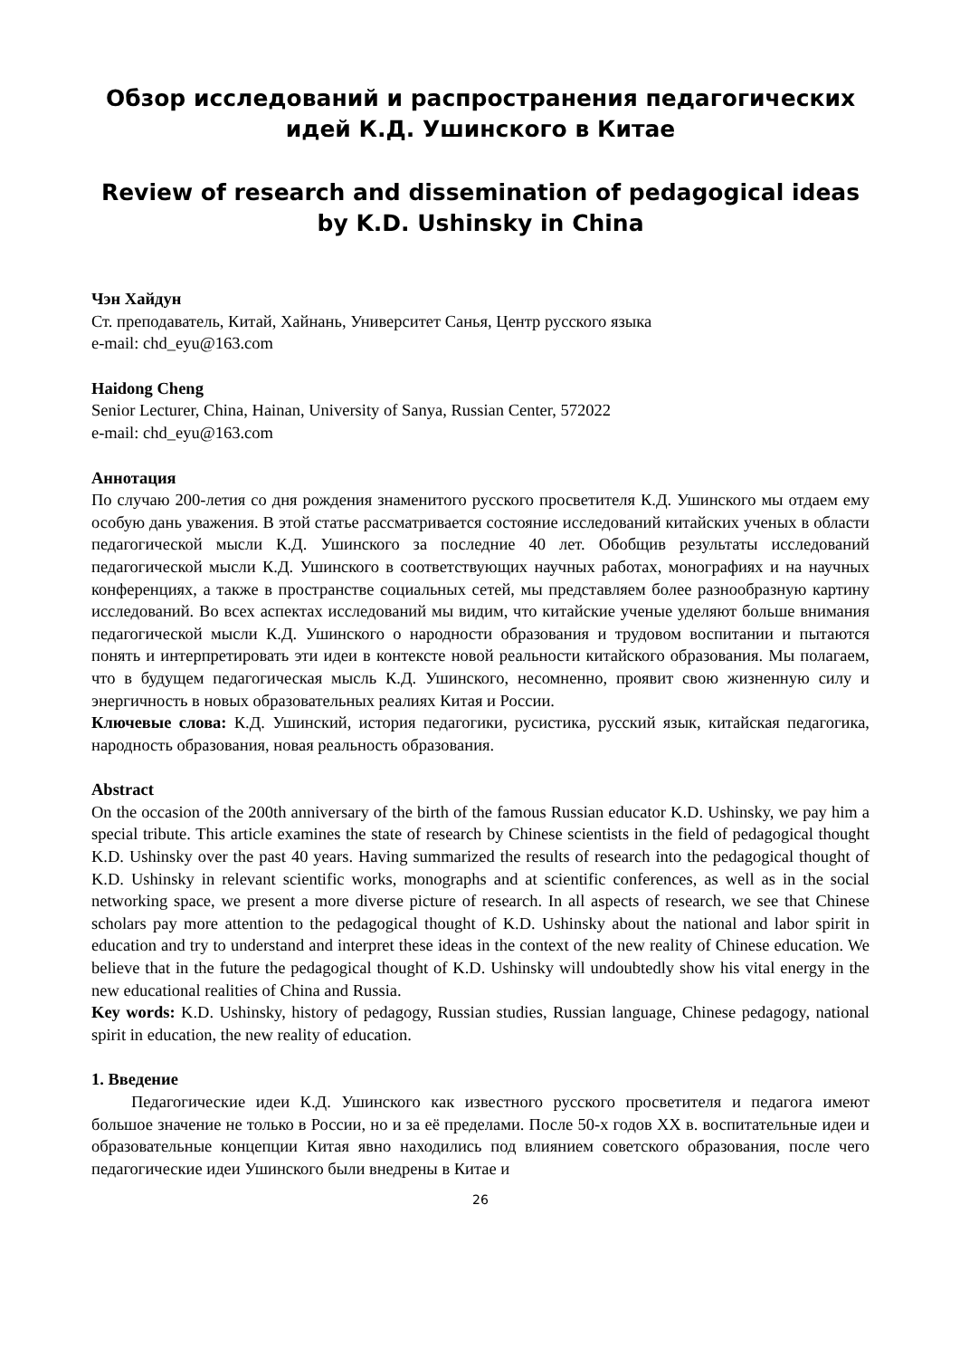Обзор исследований и распространения педагогических идей К.Д. Ушинского в Китае
Review of research and dissemination of pedagogical ideas by K.D. Ushinsky in China
Чэн Хайдун
Ст. преподаватель, Китай, Хайнань, Университет Санья, Центр русского языка
e-mail: chd_eyu@163.com
Haidong Cheng
Senior Lecturer, China, Hainan, University of Sanya, Russian Center, 572022
e-mail: chd_eyu@163.com
Аннотация
По случаю 200-летия со дня рождения знаменитого русского просветителя К.Д. Ушинского мы отдаем ему особую дань уважения. В этой статье рассматривается состояние исследований китайских ученых в области педагогической мысли К.Д. Ушинского за последние 40 лет. Обобщив результаты исследований педагогической мысли К.Д. Ушинского в соответствующих научных работах, монографиях и на научных конференциях, а также в пространстве социальных сетей, мы представляем более разнообразную картину исследований. Во всех аспектах исследований мы видим, что китайские ученые уделяют больше внимания педагогической мысли К.Д. Ушинского о народности образования и трудовом воспитании и пытаются понять и интерпретировать эти идеи в контексте новой реальности китайского образования. Мы полагаем, что в будущем педагогическая мысль К.Д. Ушинского, несомненно, проявит свою жизненную силу и энергичность в новых образовательных реалиях Китая и России.
Ключевые слова: К.Д. Ушинский, история педагогики, русистика, русский язык, китайская педагогика, народность образования, новая реальность образования.
Abstract
On the occasion of the 200th anniversary of the birth of the famous Russian educator K.D. Ushinsky, we pay him a special tribute. This article examines the state of research by Chinese scientists in the field of pedagogical thought K.D. Ushinsky over the past 40 years. Having summarized the results of research into the pedagogical thought of K.D. Ushinsky in relevant scientific works, monographs and at scientific conferences, as well as in the social networking space, we present a more diverse picture of research. In all aspects of research, we see that Chinese scholars pay more attention to the pedagogical thought of K.D. Ushinsky about the national and labor spirit in education and try to understand and interpret these ideas in the context of the new reality of Chinese education. We believe that in the future the pedagogical thought of K.D. Ushinsky will undoubtedly show his vital energy in the new educational realities of China and Russia.
Key words: K.D. Ushinsky, history of pedagogy, Russian studies, Russian language, Chinese pedagogy, national spirit in education, the new reality of education.
1. Введение
Педагогические идеи К.Д. Ушинского как известного русского просветителя и педагога имеют большое значение не только в России, но и за её пределами. После 50-х годов XX в. воспитательные идеи и образовательные концепции Китая явно находились под влиянием советского образования, после чего педагогические идеи Ушинского были внедрены в Китае и
26